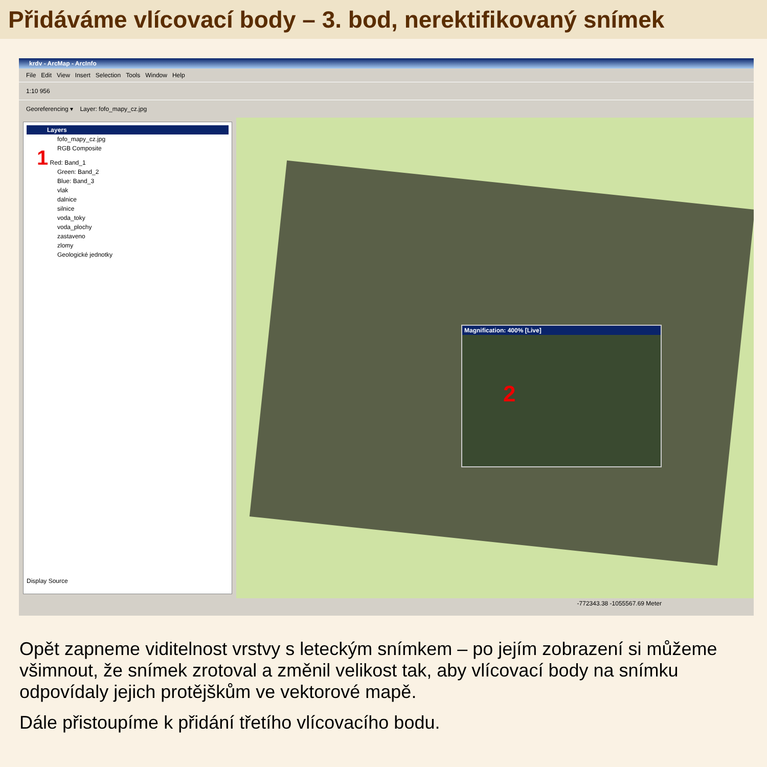Přidáváme vlícovací body – 3. bod, nerektifikovaný snímek
krdv - ArcMap - ArcInfo
File Edit View Insert Selection Tools Window Help
1:10 956
Georeferencing ▾ Layer: fofo_mapy_cz.jpg
Layers
fofo_mapy_cz.jpg
RGB Composite
1 Red: Band_1
Green: Band_2
Blue: Band_3
vlak
dalnice
silnice
voda_toky
voda_plochy
zastaveno
zlomy
Geologické jednotky
Display Source
Magnification: 400% [Live]
2
-772343.38 -1055567.69 Meter
Opět zapneme viditelnost vrstvy s leteckým snímkem – po jejím zobrazení si můžeme všimnout, že snímek zrotoval a změnil velikost tak, aby vlícovací body na snímku odpovídaly jejich protějškům ve vektorové mapě.
Dále přistoupíme k přidání třetího vlícovacího bodu.